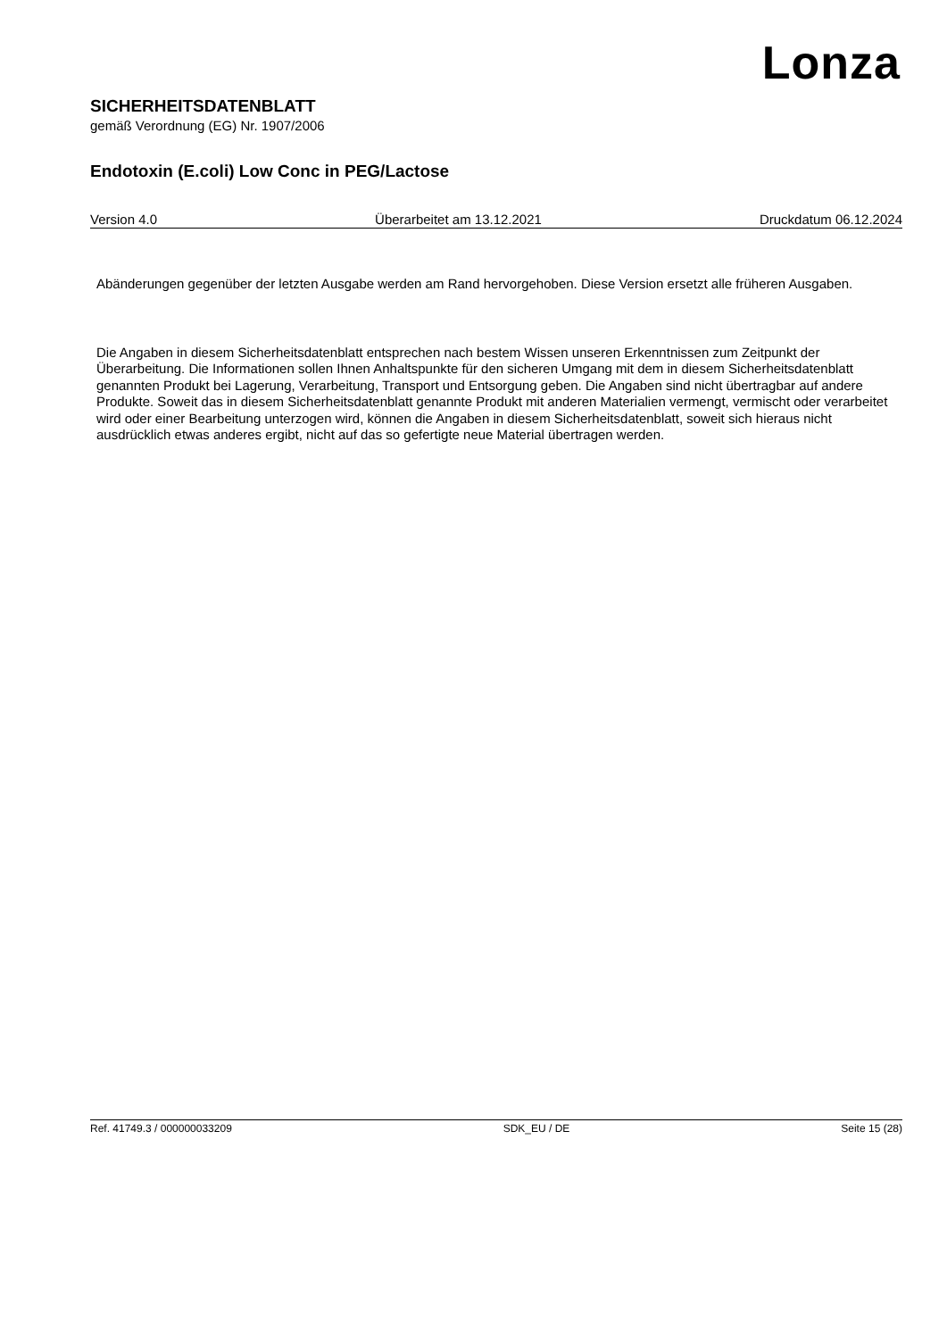Lonza
SICHERHEITSDATENBLATT
gemäß Verordnung (EG) Nr. 1907/2006
Endotoxin (E.coli) Low Conc in PEG/Lactose
Version 4.0 Überarbeitet am 13.12.2021 Druckdatum 06.12.2024
Abänderungen gegenüber der letzten Ausgabe werden am Rand hervorgehoben. Diese Version ersetzt alle früheren Ausgaben.
Die Angaben in diesem Sicherheitsdatenblatt entsprechen nach bestem Wissen unseren Erkenntnissen zum Zeitpunkt der Überarbeitung. Die Informationen sollen Ihnen Anhaltspunkte für den sicheren Umgang mit dem in diesem Sicherheitsdatenblatt genannten Produkt bei Lagerung, Verarbeitung, Transport und Entsorgung geben. Die Angaben sind nicht übertragbar auf andere Produkte. Soweit das in diesem Sicherheitsdatenblatt genannte Produkt mit anderen Materialien vermengt, vermischt oder verarbeitet wird oder einer Bearbeitung unterzogen wird, können die Angaben in diesem Sicherheitsdatenblatt, soweit sich hieraus nicht ausdrücklich etwas anderes ergibt, nicht auf das so gefertigte neue Material übertragen werden.
Ref. 41749.3 / 000000033209 SDK_EU / DE Seite 15 (28)